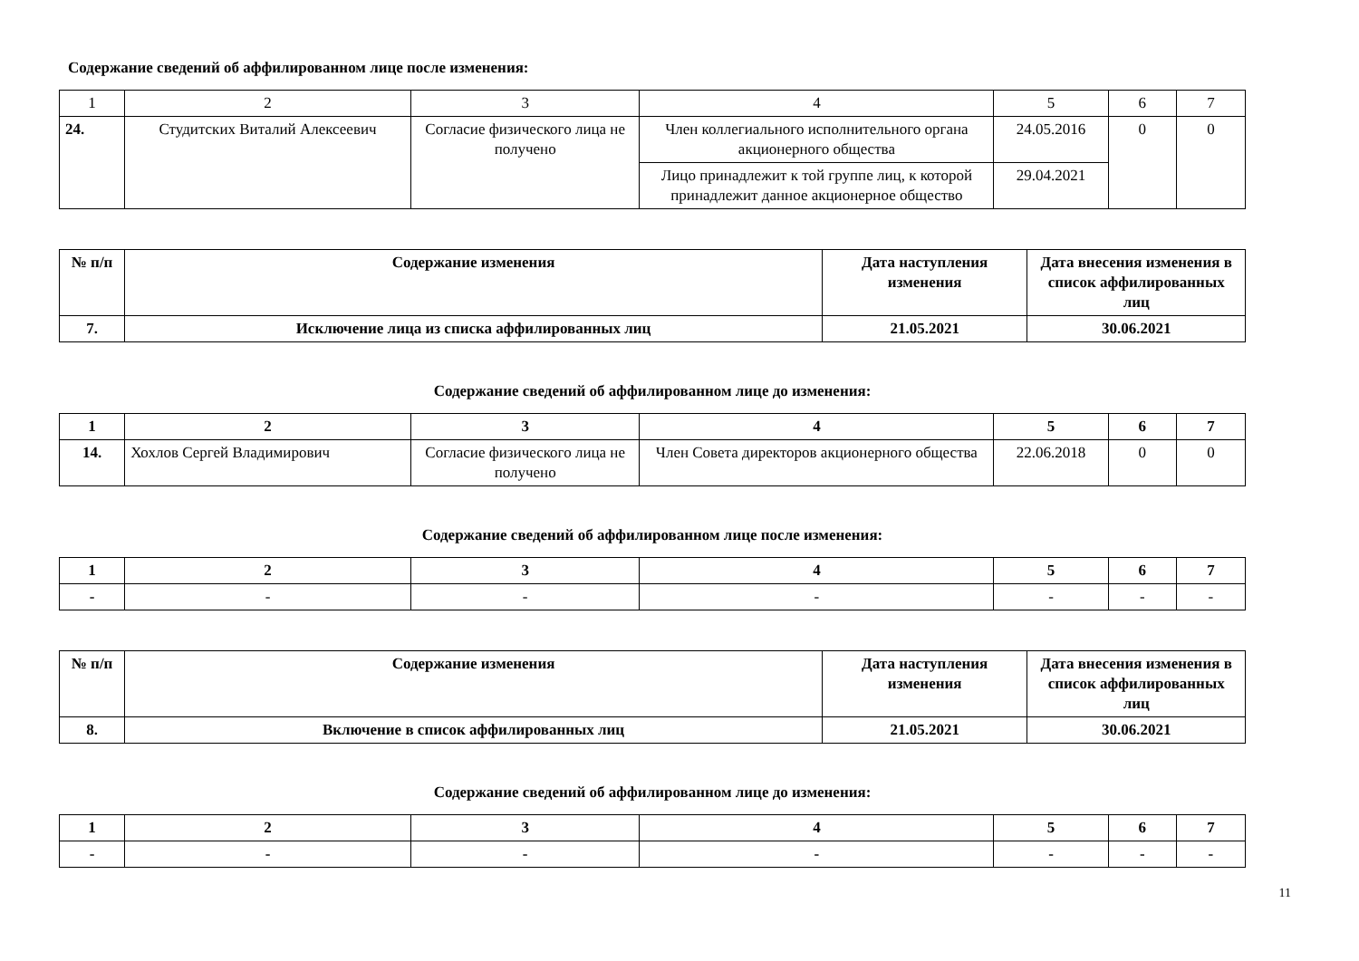Содержание сведений об аффилированном лице после изменения:
| 1 | 2 | 3 | 4 | 5 | 6 | 7 |
| 24. | Студитских Виталий Алексеевич | Согласие физического лица не получено | Член коллегиального исполнительного органа акционерного общества | 24.05.2016 | 0 | 0 |
| | | | Лицо принадлежит к той группе лиц, к которой принадлежит данное акционерное общество | 29.04.2021 | | |
| № п/п | Содержание изменения | Дата наступления изменения | Дата внесения изменения в список аффилированных лиц |
| --- | --- | --- | --- |
| 7. | Исключение лица из списка аффилированных лиц | 21.05.2021 | 30.06.2021 |
Содержание сведений об аффилированном лице до изменения:
| 1 | 2 | 3 | 4 | 5 | 6 | 7 |
| 14. | Хохлов Сергей Владимирович | Согласие физического лица не получено | Член Совета директоров акционерного общества | 22.06.2018 | 0 | 0 |
Содержание сведений об аффилированном лице после изменения:
| 1 | 2 | 3 | 4 | 5 | 6 | 7 |
| - | - | - | - | - | - | - |
| № п/п | Содержание изменения | Дата наступления изменения | Дата внесения изменения в список аффилированных лиц |
| --- | --- | --- | --- |
| 8. | Включение в список аффилированных лиц | 21.05.2021 | 30.06.2021 |
Содержание сведений об аффилированном лице до изменения:
| 1 | 2 | 3 | 4 | 5 | 6 | 7 |
| - | - | - | - | - | - | - |
11